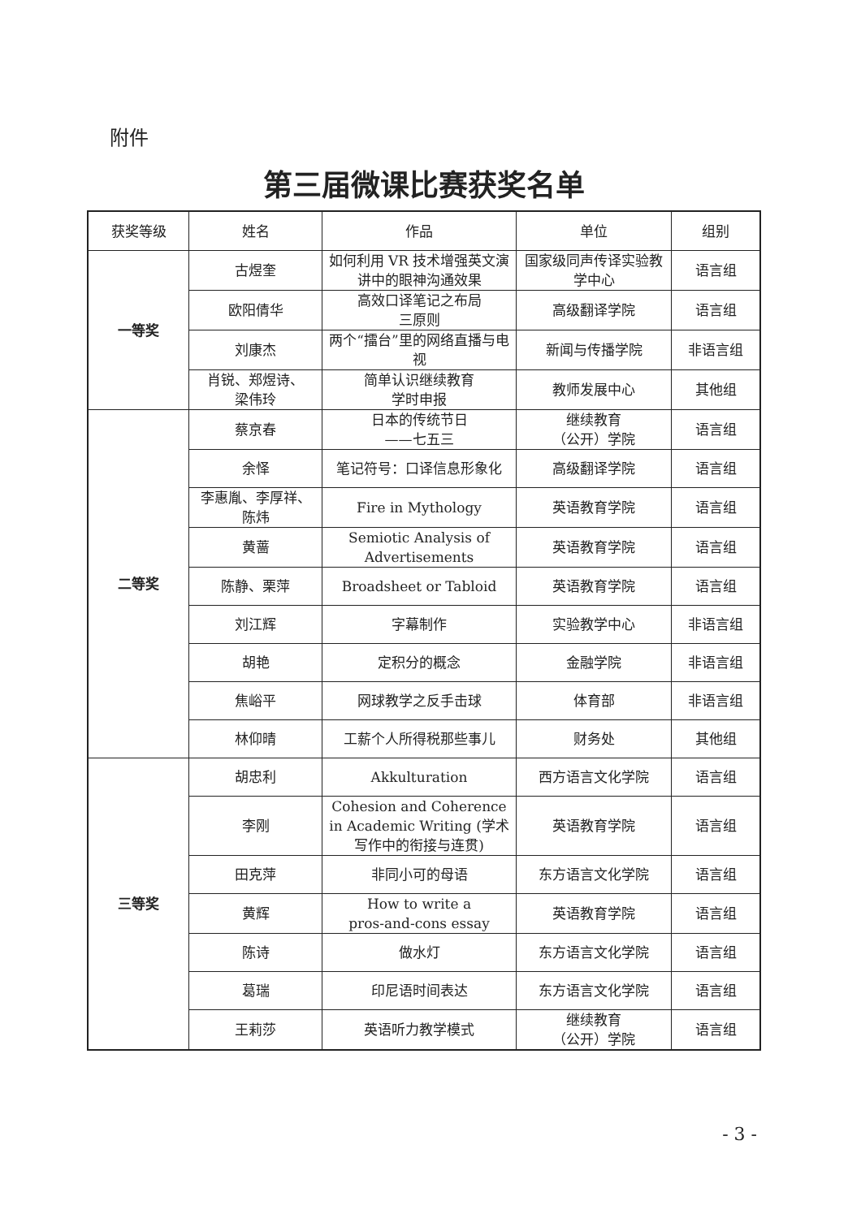附件
第三届微课比赛获奖名单
| 获奖等级 | 姓名 | 作品 | 单位 | 组别 |
| --- | --- | --- | --- | --- |
| 一等奖 | 古煜奎 | 如何利用 VR 技术增强英文演讲中的眼神沟通效果 | 国家级同声传译实验教学中心 | 语言组 |
| | 欧阳倩华 | 高效口译笔记之布局 三原则 | 高级翻译学院 | 语言组 |
| | 刘康杰 | 两个“擂台”里的网络直播与电视 | 新闻与传播学院 | 非语言组 |
| | 肖锐、郑煜诗、 梁伟玲 | 简单认识继续教育 学时申报 | 教师发展中心 | 其他组 |
| 二等奖 | 蔡京春 | 日本的传统节日 ——七五三 | 继续教育 （公开）学院 | 语言组 |
| | 余怿 | 笔记符号：口译信息形象化 | 高级翻译学院 | 语言组 |
| | 李惠胤、李厚祥、 陈炜 | Fire in Mythology | 英语教育学院 | 语言组 |
| | 黄蔷 | Semiotic Analysis of Advertisements | 英语教育学院 | 语言组 |
| | 陈静、栗萍 | Broadsheet or Tabloid | 英语教育学院 | 语言组 |
| | 刘江辉 | 字幕制作 | 实验教学中心 | 非语言组 |
| | 胡艳 | 定积分的概念 | 金融学院 | 非语言组 |
| | 焦峪平 | 网球教学之反手击球 | 体育部 | 非语言组 |
| | 林仰晴 | 工薪个人所得税那些事儿 | 财务处 | 其他组 |
| 三等奖 | 胡忠利 | Akkulturation | 西方语言文化学院 | 语言组 |
| | 李刚 | Cohesion and Coherence in Academic Writing (学术写作中的衔接与连贯) | 英语教育学院 | 语言组 |
| | 田克萍 | 非同小可的母语 | 东方语言文化学院 | 语言组 |
| | 黄辉 | How to write a pros-and-cons essay | 英语教育学院 | 语言组 |
| | 陈诗 | 做水灯 | 东方语言文化学院 | 语言组 |
| | 葛瑞 | 印尼语时间表达 | 东方语言文化学院 | 语言组 |
| | 王莉莎 | 英语听力教学模式 | 继续教育 （公开）学院 | 语言组 |
- 3 -